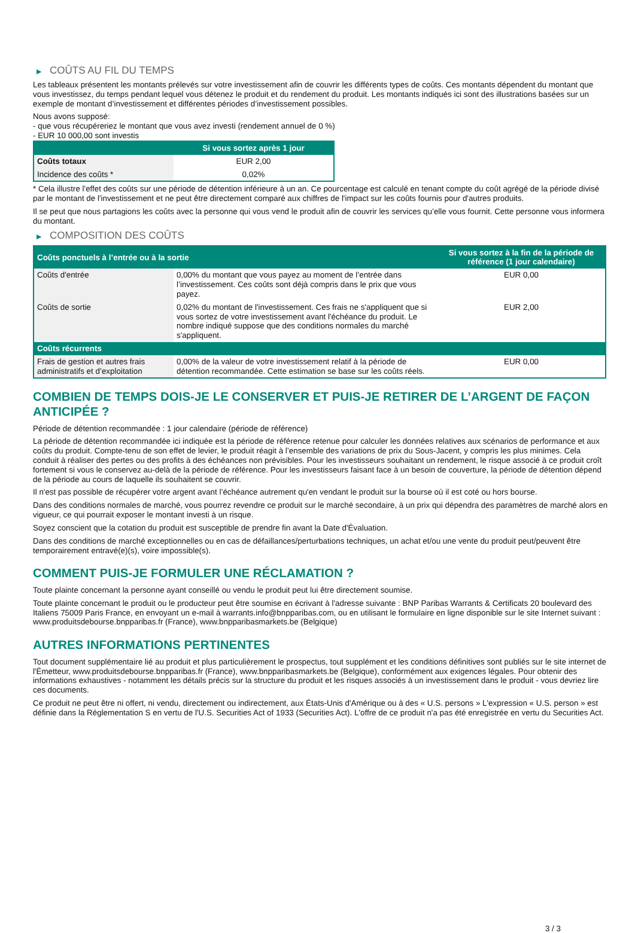▶ COÛTS AU FIL DU TEMPS
Les tableaux présentent les montants prélevés sur votre investissement afin de couvrir les différents types de coûts. Ces montants dépendent du montant que vous investissez, du temps pendant lequel vous détenez le produit et du rendement du produit. Les montants indiqués ici sont des illustrations basées sur un exemple de montant d’investissement et différentes périodes d’investissement possibles.
Nous avons supposé:
- que vous récupéreriez le montant que vous avez investi (rendement annuel de 0 %)
- EUR 10 000,00 sont investis
| | Si vous sortez après 1 jour |
| --- | --- |
| Coûts totaux | EUR 2,00 |
| Incidence des coûts * | 0,02% |
* Cela illustre l'effet des coûts sur une période de détention inférieure à un an. Ce pourcentage est calculé en tenant compte du coût agrégé de la période divisé par le montant de l'investissement et ne peut être directement comparé aux chiffres de l'impact sur les coûts fournis pour d'autres produits.
Il se peut que nous partagions les coûts avec la personne qui vous vend le produit afin de couvrir les services qu’elle vous fournit. Cette personne vous informera du montant.
▶ COMPOSITION DES COÛTS
| Coûts ponctuels à l’entrée ou à la sortie | | Si vous sortez à la fin de la période de référence (1 jour calendaire) |
| --- | --- | --- |
| Coûts d'entrée | 0,00% du montant que vous payez au moment de l’entrée dans l’investissement. Ces coûts sont déjà compris dans le prix que vous payez. | EUR 0,00 |
| Coûts de sortie | 0,02% du montant de l'investissement. Ces frais ne s'appliquent que si vous sortez de votre investissement avant l'échéance du produit. Le nombre indiqué suppose que des conditions normales du marché s'appliquent. | EUR 2,00 |
| Coûts récurrents | | |
| Frais de gestion et autres frais administratifs et d’exploitation | 0,00% de la valeur de votre investissement relatif à la période de détention recommandée. Cette estimation se base sur les coûts réels. | EUR 0,00 |
COMBIEN DE TEMPS DOIS-JE LE CONSERVER ET PUIS-JE RETIRER DE L’ARGENT DE FAÇON ANTICIPÉE ?
Période de détention recommandée : 1 jour calendaire (période de référence)
La période de détention recommandée ici indiquée est la période de référence retenue pour calculer les données relatives aux scénarios de performance et aux coûts du produit. Compte-tenu de son effet de levier, le produit réagit à l’ensemble des variations de prix du Sous-Jacent, y compris les plus minimes. Cela conduit à réaliser des pertes ou des profits à des échéances non prévisibles. Pour les investisseurs souhaitant un rendement, le risque associé à ce produit croît fortement si vous le conservez au-delà de la période de référence. Pour les investisseurs faisant face à un besoin de couverture, la période de détention dépend de la période au cours de laquelle ils souhaitent se couvrir.
Il n'est pas possible de récupérer votre argent avant l’échéance autrement qu'en vendant le produit sur la bourse où il est coté ou hors bourse.
Dans des conditions normales de marché, vous pourrez revendre ce produit sur le marché secondaire, à un prix qui dépendra des paramètres de marché alors en vigueur, ce qui pourrait exposer le montant investi à un risque.
Soyez conscient que la cotation du produit est susceptible de prendre fin avant la Date d'Évaluation.
Dans des conditions de marché exceptionnelles ou en cas de défaillances/perturbations techniques, un achat et/ou une vente du produit peut/peuvent être temporairement entravé(e)(s), voire impossible(s).
COMMENT PUIS-JE FORMULER UNE RÉCLAMATION ?
Toute plainte concernant la personne ayant conseillé ou vendu le produit peut lui être directement soumise.
Toute plainte concernant le produit ou le producteur peut être soumise en écrivant à l'adresse suivante : BNP Paribas Warrants & Certificats 20 boulevard des Italiens 75009 Paris France, en envoyant un e-mail à warrants.info@bnpparibas.com, ou en utilisant le formulaire en ligne disponible sur le site Internet suivant : www.produitsdebourse.bnpparibas.fr (France), www.bnpparibasmarkets.be (Belgique)
AUTRES INFORMATIONS PERTINENTES
Tout document supplémentaire lié au produit et plus particulièrement le prospectus, tout supplément et les conditions définitives sont publiés sur le site internet de l'Émetteur, www.produitsdebourse.bnpparibas.fr (France), www.bnpparibasmarkets.be (Belgique), conformément aux exigences légales. Pour obtenir des informations exhaustives - notamment les détails précis sur la structure du produit et les risques associés à un investissement dans le produit - vous devriez lire ces documents.
Ce produit ne peut être ni offert, ni vendu, directement ou indirectement, aux États-Unis d'Amérique ou à des « U.S. persons » L'expression « U.S. person » est définie dans la Réglementation S en vertu de l'U.S. Securities Act of 1933 (Securities Act). L'offre de ce produit n'a pas été enregistrée en vertu du Securities Act.
3 / 3